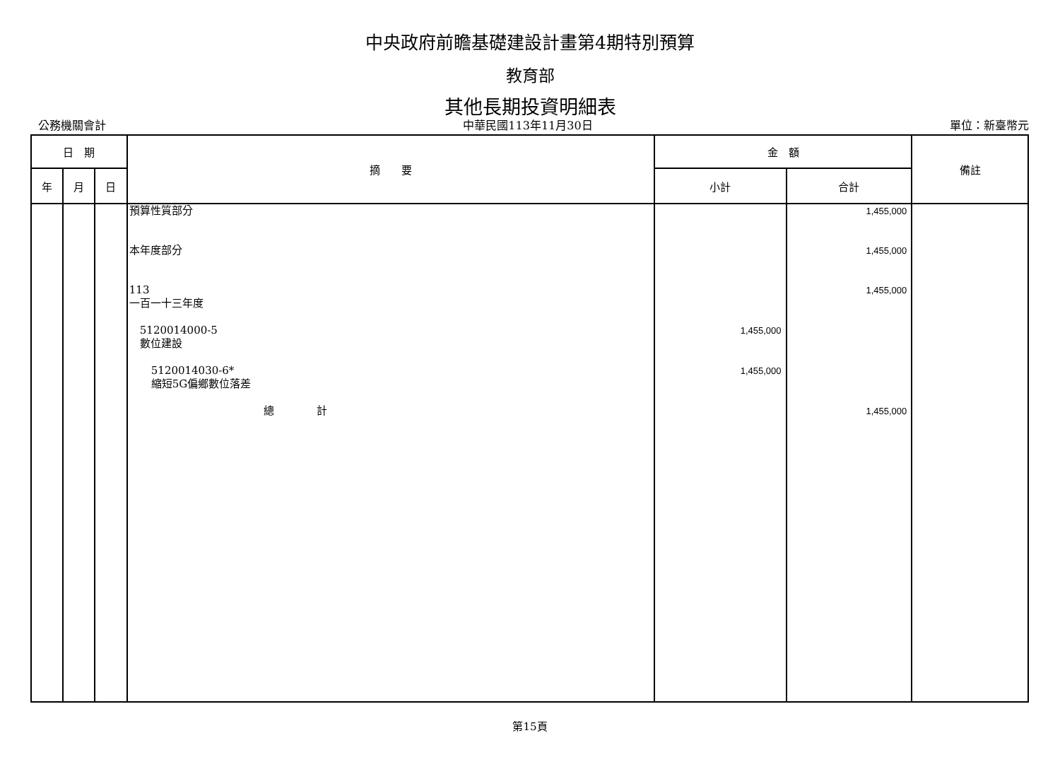中央政府前瞻基礎建設計畫第4期特別預算
教育部
其他長期投資明細表
公務機關會計 中華民國113年11月30日 單位：新臺幣元
| 日 期 | | | 摘 要 | 金 額 | | 備註 |
| --- | --- | --- | --- | --- | --- | --- |
| 年 | 月 | 日 | | 小計 | 合計 | |
| | | | 預算性質部分 本年度部分 113 一百一十三年度 5120014000-5 數位建設 5120014030-6* 縮短5G偏鄉數位落差 總 計 | 1,455,000 1,455,000 | 1,455,000 1,455,000 1,455,000 1,455,000 | |
第15頁